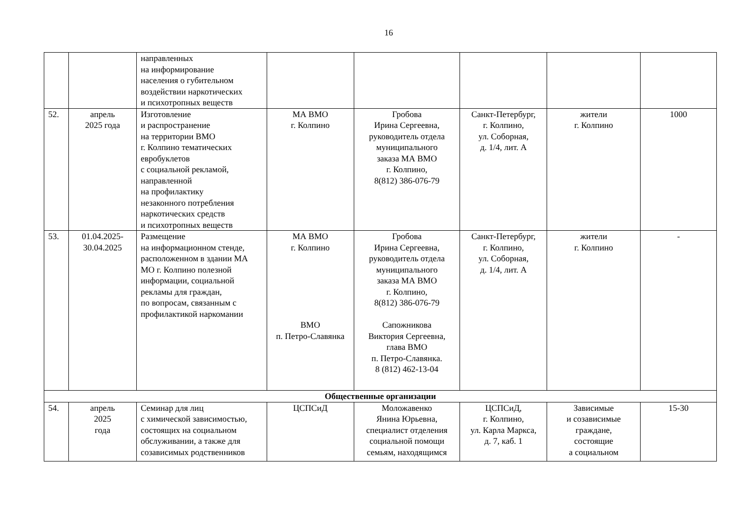16
| | | направленных на информирование населения о губительном воздействии наркотических и психотропных веществ | | | | | |
| 52. | апрель 2025 года | Изготовление и распространение на территории ВМО г. Колпино тематических евробуклетов с социальной рекламой, направленной на профилактику незаконного потребления наркотических средств и психотропных веществ | МА ВМО г. Колпино | Гробова Ирина Сергеевна, руководитель отдела муниципального заказа МА ВМО г. Колпино, 8(812) 386-076-79 | Санкт-Петербург, г. Колпино, ул. Соборная, д. 1/4, лит. А | жители г. Колпино | 1000 |
| 53. | 01.04.2025- 30.04.2025 | Размещение на информационном стенде, расположенном в здании МА МО г. Колпино полезной информации, социальной рекламы для граждан, по вопросам, связанным с профилактикой наркомании | МА ВМО г. Колпино ВМО п. Петро-Славянка | Гробова Ирина Сергеевна, руководитель отдела муниципального заказа МА ВМО г. Колпино, 8(812) 386-076-79 Сапожникова Виктория Сергеевна, глава ВМО п. Петро-Славянка. 8 (812) 462-13-04 | Санкт-Петербург, г. Колпино, ул. Соборная, д. 1/4, лит. А | жители г. Колпино | - |
| Общественные организации | | | | | | | |
| 54. | апрель 2025 года | Семинар для лиц с химической зависимостью, состоящих на социальном обслуживании, а также для созависимых родственников | ЦСПСиД | Моложавенко Янина Юрьевна, специалист отделения социальной помощи семьям, находящимся | ЦСПСиД, г. Колпино, ул. Карла Маркса, д. 7, каб. 1 | Зависимые и созависимые граждане, состоящие а социальном | 15-30 |